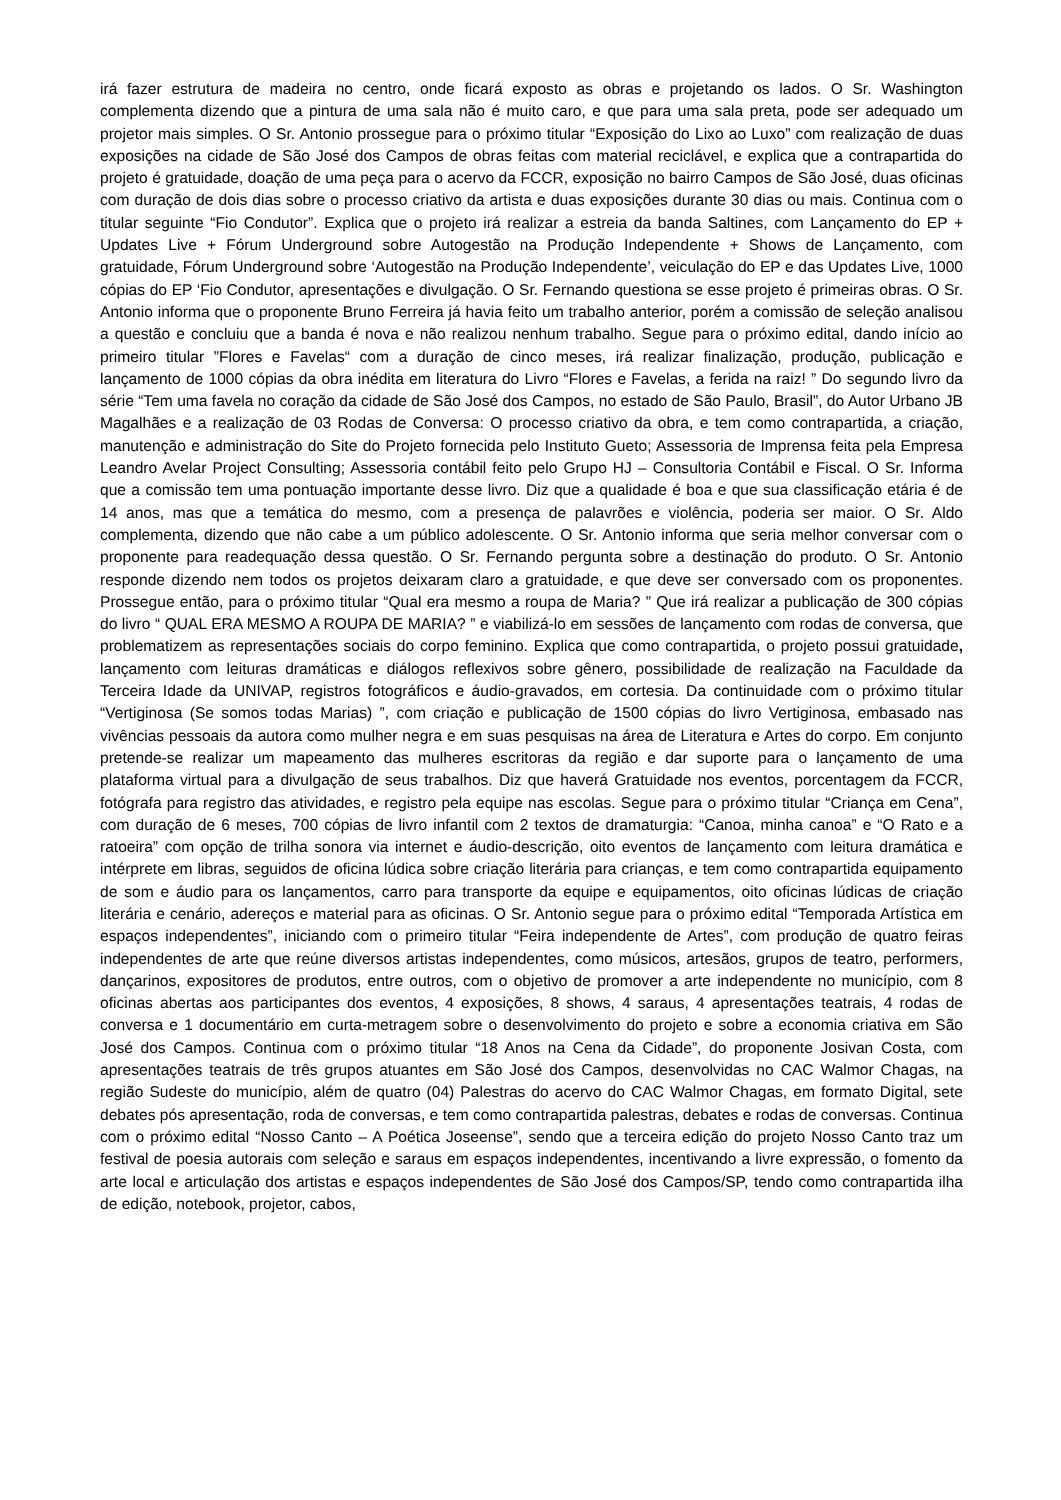irá fazer estrutura de madeira no centro, onde ficará exposto as obras e projetando os lados. O Sr. Washington complementa dizendo que a pintura de uma sala não é muito caro, e que para uma sala preta, pode ser adequado um projetor mais simples. O Sr. Antonio prossegue para o próximo titular “Exposição do Lixo ao Luxo” com realização de duas exposições na cidade de São José dos Campos de obras feitas com material reciclável, e explica que a contrapartida do projeto é gratuidade, doação de uma peça para o acervo da FCCR, exposição no bairro Campos de São José, duas oficinas com duração de dois dias sobre o processo criativo da artista e duas exposições durante 30 dias ou mais. Continua com o titular seguinte “Fio Condutor”. Explica que o projeto irá realizar a estreia da banda Saltines, com Lançamento do EP + Updates Live + Fórum Underground sobre Autogestão na Produção Independente + Shows de Lançamento, com gratuidade, Fórum Underground sobre ‘Autogestão na Produção Independente’, veiculação do EP e das Updates Live, 1000 cópias do EP ‘Fio Condutor, apresentações e divulgação. O Sr. Fernando questiona se esse projeto é primeiras obras. O Sr. Antonio informa que o proponente Bruno Ferreira já havia feito um trabalho anterior, porém a comissão de seleção analisou a questão e concluiu que a banda é nova e não realizou nenhum trabalho. Segue para o próximo edital, dando início ao primeiro titular ”Flores e Favelas“ com a duração de cinco meses, irá realizar finalização, produção, publicação e lançamento de 1000 cópias da obra inédita em literatura do Livro “Flores e Favelas, a ferida na raiz! ” Do segundo livro da série “Tem uma favela no coração da cidade de São José dos Campos, no estado de São Paulo, Brasil”, do Autor Urbano JB Magalhães e a realização de 03 Rodas de Conversa: O processo criativo da obra, e tem como contrapartida, a criação, manutenção e administração do Site do Projeto fornecida pelo Instituto Gueto; Assessoria de Imprensa feita pela Empresa Leandro Avelar Project Consulting; Assessoria contábil feito pelo Grupo HJ – Consultoria Contábil e Fiscal. O Sr. Informa que a comissão tem uma pontuação importante desse livro. Diz que a qualidade é boa e que sua classificação etária é de 14 anos, mas que a temática do mesmo, com a presença de palavrões e violência, poderia ser maior. O Sr. Aldo complementa, dizendo que não cabe a um público adolescente. O Sr. Antonio informa que seria melhor conversar com o proponente para readequação dessa questão. O Sr. Fernando pergunta sobre a destinação do produto. O Sr. Antonio responde dizendo nem todos os projetos deixaram claro a gratuidade, e que deve ser conversado com os proponentes. Prossegue então, para o próximo titular “Qual era mesmo a roupa de Maria? ” Que irá realizar a publicação de 300 cópias do livro “ QUAL ERA MESMO A ROUPA DE MARIA? ” e viabilizá-lo em sessões de lançamento com rodas de conversa, que problematizem as representações sociais do corpo feminino. Explica que como contrapartida, o projeto possui gratuidade, lançamento com leituras dramáticas e diálogos reflexivos sobre gênero, possibilidade de realização na Faculdade da Terceira Idade da UNIVAP, registros fotográficos e áudio-gravados, em cortesia. Da continuidade com o próximo titular “Vertiginosa (Se somos todas Marias) ”, com criação e publicação de 1500 cópias do livro Vertiginosa, embasado nas vivências pessoais da autora como mulher negra e em suas pesquisas na área de Literatura e Artes do corpo. Em conjunto pretende-se realizar um mapeamento das mulheres escritoras da região e dar suporte para o lançamento de uma plataforma virtual para a divulgação de seus trabalhos. Diz que haverá Gratuidade nos eventos, porcentagem da FCCR, fotógrafa para registro das atividades, e registro pela equipe nas escolas. Segue para o próximo titular “Criança em Cena”, com duração de 6 meses, 700 cópias de livro infantil com 2 textos de dramaturgia: “Canoa, minha canoa” e “O Rato e a ratoeira” com opção de trilha sonora via internet e áudio-descrição, oito eventos de lançamento com leitura dramática e intérprete em libras, seguidos de oficina lúdica sobre criação literária para crianças, e tem como contrapartida equipamento de som e áudio para os lançamentos, carro para transporte da equipe e equipamentos, oito oficinas lúdicas de criação literária e cenário, adereços e material para as oficinas. O Sr. Antonio segue para o próximo edital “Temporada Artística em espaços independentes”, iniciando com o primeiro titular “Feira independente de Artes”, com produção de quatro feiras independentes de arte que reúne diversos artistas independentes, como músicos, artesãos, grupos de teatro, performers, dançarinos, expositores de produtos, entre outros, com o objetivo de promover a arte independente no município, com 8 oficinas abertas aos participantes dos eventos, 4 exposições, 8 shows, 4 saraus, 4 apresentações teatrais, 4 rodas de conversa e 1 documentário em curta-metragem sobre o desenvolvimento do projeto e sobre a economia criativa em São José dos Campos. Continua com o próximo titular “18 Anos na Cena da Cidade”, do proponente Josivan Costa, com apresentações teatrais de três grupos atuantes em São José dos Campos, desenvolvidas no CAC Walmor Chagas, na região Sudeste do município, além de quatro (04) Palestras do acervo do CAC Walmor Chagas, em formato Digital, sete debates pós apresentação, roda de conversas, e tem como contrapartida palestras, debates e rodas de conversas. Continua com o próximo edital “Nosso Canto – A Poética Joseense”, sendo que a terceira edição do projeto Nosso Canto traz um festival de poesia autorais com seleção e saraus em espaços independentes, incentivando a livre expressão, o fomento da arte local e articulação dos artistas e espaços independentes de São José dos Campos/SP, tendo como contrapartida ilha de edição, notebook, projetor, cabos,